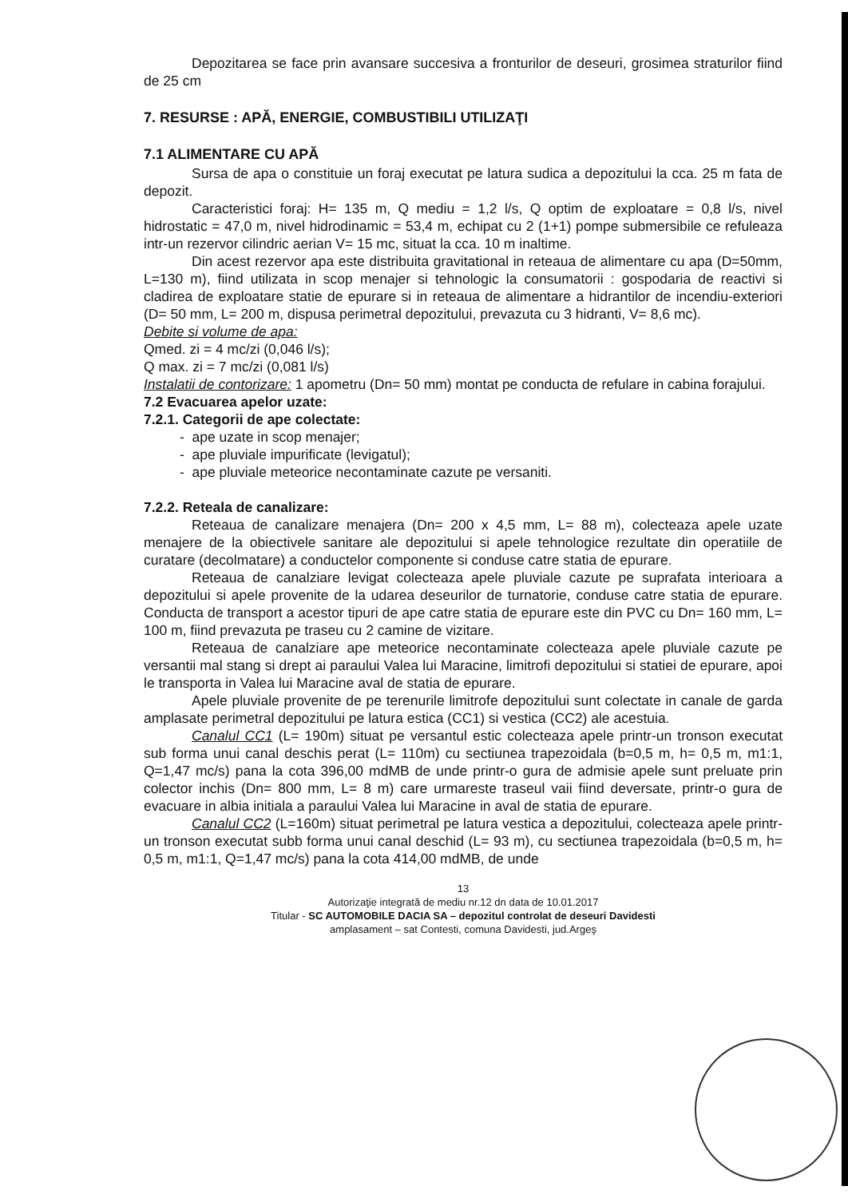Depozitarea se face prin avansare succesiva a fronturilor de deseuri, grosimea straturilor fiind de 25 cm
7. RESURSE : APĂ, ENERGIE, COMBUSTIBILI UTILIZAŢI
7.1 ALIMENTARE CU APĂ
Sursa de apa o constituie un foraj executat pe latura sudica a depozitului la cca. 25 m fata de depozit.
Caracteristici foraj: H= 135 m, Q mediu = 1,2 l/s, Q optim de exploatare = 0,8 l/s, nivel hidrostatic = 47,0 m, nivel hidrodinamic = 53,4 m, echipat cu 2 (1+1) pompe submersibile ce refuleaza intr-un rezervor cilindric aerian V= 15 mc, situat la cca. 10 m inaltime.
Din acest rezervor apa este distribuita gravitational in reteaua de alimentare cu apa (D=50mm, L=130 m), fiind utilizata in scop menajer si tehnologic la consumatorii : gospodaria de reactivi si cladirea de exploatare statie de epurare si in reteaua de alimentare a hidrantilor de incendiu-exteriori (D= 50 mm, L= 200 m, dispusa perimetral depozitului, prevazuta cu 3 hidranti, V= 8,6 mc).
Debite si volume de apa:
Qmed. zi = 4 mc/zi (0,046 l/s);
Q max. zi = 7 mc/zi (0,081 l/s)
Instalatii de contorizare: 1 apometru (Dn= 50 mm) montat pe conducta de refulare in cabina forajului.
7.2 Evacuarea apelor uzate:
7.2.1. Categorii de ape colectate:
- ape uzate in scop menajer;
- ape pluviale impurificate (levigatul);
- ape pluviale meteorice necontaminate cazute pe versaniti.
7.2.2. Reteala de canalizare:
Reteaua de canalizare menajera (Dn= 200 x 4,5 mm, L= 88 m), colecteaza apele uzate menajere de la obiectivele sanitare ale depozitului si apele tehnologice rezultate din operatiile de curatare (decolmatare) a conductelor componente si conduse catre statia de epurare.
Reteaua de canalziare levigat colecteaza apele pluviale cazute pe suprafata interioara a depozitului si apele provenite de la udarea deseurilor de turnatorie, conduse catre statia de epurare. Conducta de transport a acestor tipuri de ape catre statia de epurare este din PVC cu Dn= 160 mm, L= 100 m, fiind prevazuta pe traseu cu 2 camine de vizitare.
Reteaua de canalziare ape meteorice necontaminate colecteaza apele pluviale cazute pe versantii mal stang si drept ai paraului Valea lui Maracine, limitrofi depozitului si statiei de epurare, apoi le transporta in Valea lui Maracine aval de statia de epurare.
Apele pluviale provenite de pe terenurile limitrofe depozitului sunt colectate in canale de garda amplasate perimetral depozitului pe latura estica (CC1) si vestica (CC2) ale acestuia.
Canalul CC1 (L= 190m) situat pe versantul estic colecteaza apele printr-un tronson executat sub forma unui canal deschis perat (L= 110m) cu sectiunea trapezoidala (b=0,5 m, h= 0,5 m, m1:1, Q=1,47 mc/s) pana la cota 396,00 mdMB de unde printr-o gura de admisie apele sunt preluate prin colector inchis (Dn= 800 mm, L= 8 m) care urmareste traseul vaii fiind deversate, printr-o gura de evacuare in albia initiala a paraului Valea lui Maracine in aval de statia de epurare.
Canalul CC2 (L=160m) situat perimetral pe latura vestica a depozitului, colecteaza apele printr-un tronson executat subb forma unui canal deschid (L= 93 m), cu sectiunea trapezoidala (b=0,5 m, h= 0,5 m, m1:1, Q=1,47 mc/s) pana la cota 414,00 mdMB, de unde
13
Autorizaţie integrată de mediu nr.12 dn data de 10.01.2017
Titular - SC AUTOMOBILE DACIA SA – depozitul controlat de deseuri Davidesti
amplasament – sat Contesti, comuna Davidesti, jud.Argeş